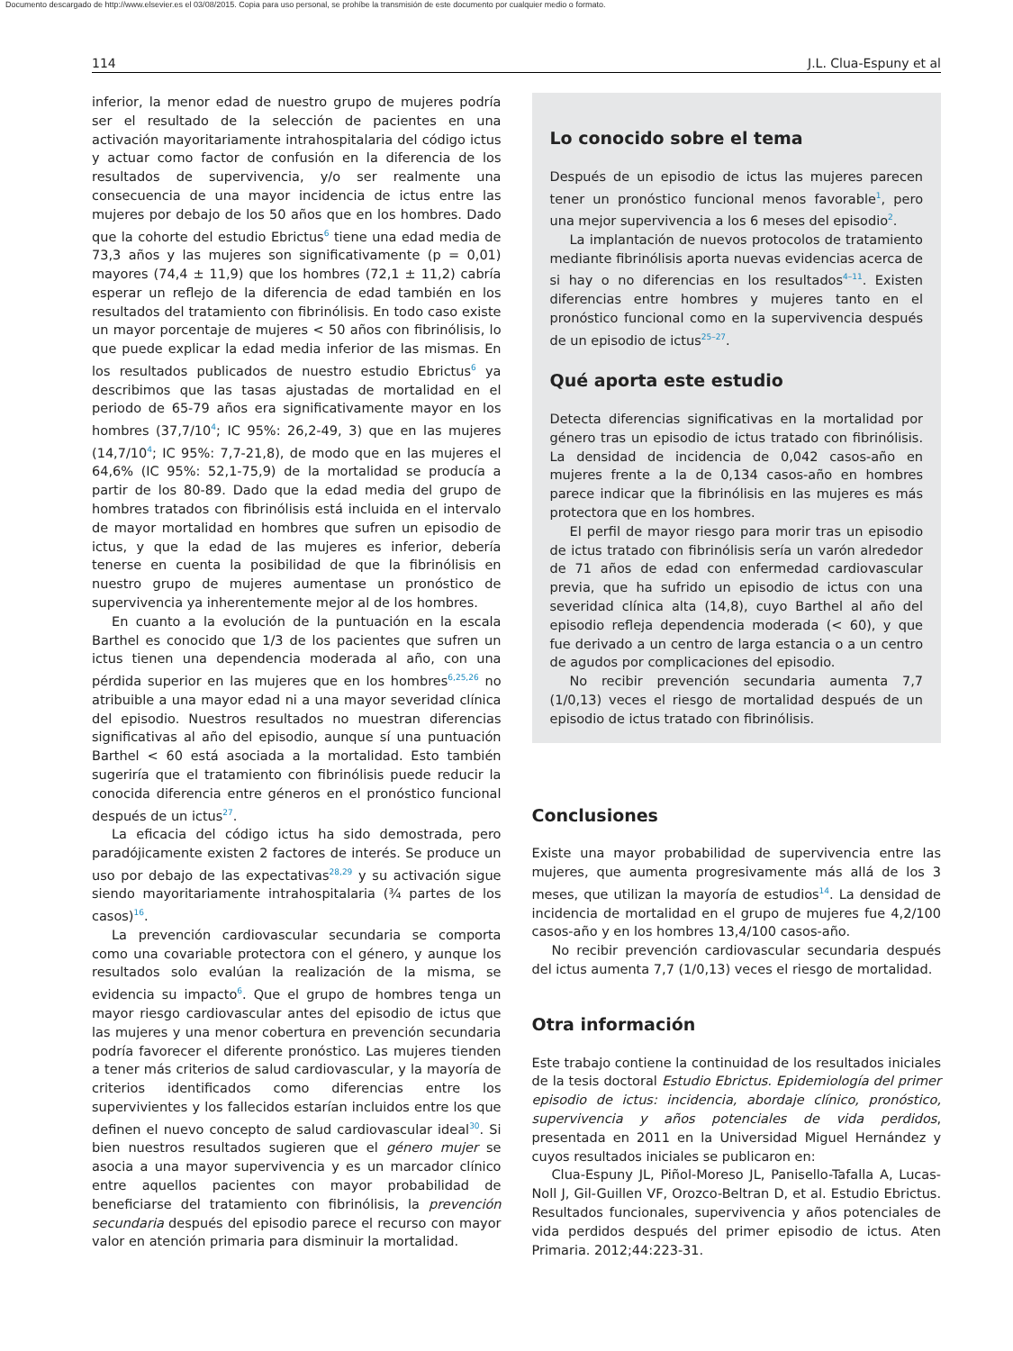Documento descargado de http://www.elsevier.es el 03/08/2015. Copia para uso personal, se prohíbe la transmisión de este documento por cualquier medio o formato.
114 J.L. Clua-Espuny et al
inferior, la menor edad de nuestro grupo de mujeres podría ser el resultado de la selección de pacientes en una activación mayoritariamente intrahospitalaria del código ictus y actuar como factor de confusión en la diferencia de los resultados de supervivencia, y/o ser realmente una consecuencia de una mayor incidencia de ictus entre las mujeres por debajo de los 50 años que en los hombres. Dado que la cohorte del estudio Ebrictus<sup>6</sup> tiene una edad media de 73,3 años y las mujeres son significativamente (p = 0,01) mayores (74,4 ± 11,9) que los hombres (72,1 ± 11,2) cabría esperar un reflejo de la diferencia de edad también en los resultados del tratamiento con fibrinólisis. En todo caso existe un mayor porcentaje de mujeres < 50 años con fibrinólisis, lo que puede explicar la edad media inferior de las mismas. En los resultados publicados de nuestro estudio Ebrictus<sup>6</sup> ya describimos que las tasas ajustadas de mortalidad en el periodo de 65-79 años era significativamente mayor en los hombres (37,7/10<sup>4</sup>; IC 95%: 26,2-49, 3) que en las mujeres (14,7/10<sup>4</sup>; IC 95%: 7,7-21,8), de modo que en las mujeres el 64,6% (IC 95%: 52,1-75,9) de la mortalidad se producía a partir de los 80-89. Dado que la edad media del grupo de hombres tratados con fibrinólisis está incluida en el intervalo de mayor mortalidad en hombres que sufren un episodio de ictus, y que la edad de las mujeres es inferior, debería tenerse en cuenta la posibilidad de que la fibrinólisis en nuestro grupo de mujeres aumentase un pronóstico de supervivencia ya inherentemente mejor al de los hombres.
En cuanto a la evolución de la puntuación en la escala Barthel es conocido que 1/3 de los pacientes que sufren un ictus tienen una dependencia moderada al año, con una pérdida superior en las mujeres que en los hombres<sup>6,25,26</sup> no atribuible a una mayor edad ni a una mayor severidad clínica del episodio. Nuestros resultados no muestran diferencias significativas al año del episodio, aunque sí una puntuación Barthel < 60 está asociada a la mortalidad. Esto también sugeriría que el tratamiento con fibrinólisis puede reducir la conocida diferencia entre géneros en el pronóstico funcional después de un ictus<sup>27</sup>.
La eficacia del código ictus ha sido demostrada, pero paradójicamente existen 2 factores de interés. Se produce un uso por debajo de las expectativas<sup>28,29</sup> y su activación sigue siendo mayoritariamente intrahospitalaria (¾ partes de los casos)<sup>16</sup>.
La prevención cardiovascular secundaria se comporta como una covariable protectora con el género, y aunque los resultados solo evalúan la realización de la misma, se evidencia su impacto<sup>6</sup>. Que el grupo de hombres tenga un mayor riesgo cardiovascular antes del episodio de ictus que las mujeres y una menor cobertura en prevención secundaria podría favorecer el diferente pronóstico. Las mujeres tienden a tener más criterios de salud cardiovascular, y la mayoría de criterios identificados como diferencias entre los supervivientes y los fallecidos estarían incluidos entre los que definen el nuevo concepto de salud cardiovascular ideal<sup>30</sup>. Si bien nuestros resultados sugieren que el género mujer se asocia a una mayor supervivencia y es un marcador clínico entre aquellos pacientes con mayor probabilidad de beneficiarse del tratamiento con fibrinólisis, la prevención secundaria después del episodio parece el recurso con mayor valor en atención primaria para disminuir la mortalidad.
Lo conocido sobre el tema
Después de un episodio de ictus las mujeres parecen tener un pronóstico funcional menos favorable<sup>1</sup>, pero una mejor supervivencia a los 6 meses del episodio<sup>2</sup>.
La implantación de nuevos protocolos de tratamiento mediante fibrinólisis aporta nuevas evidencias acerca de si hay o no diferencias en los resultados<sup>4–11</sup>. Existen diferencias entre hombres y mujeres tanto en el pronóstico funcional como en la supervivencia después de un episodio de ictus<sup>25–27</sup>.
Qué aporta este estudio
Detecta diferencias significativas en la mortalidad por género tras un episodio de ictus tratado con fibrinólisis. La densidad de incidencia de 0,042 casos-año en mujeres frente a la de 0,134 casos-año en hombres parece indicar que la fibrinólisis en las mujeres es más protectora que en los hombres.
El perfil de mayor riesgo para morir tras un episodio de ictus tratado con fibrinólisis sería un varón alrededor de 71 años de edad con enfermedad cardiovascular previa, que ha sufrido un episodio de ictus con una severidad clínica alta (14,8), cuyo Barthel al año del episodio refleja dependencia moderada (< 60), y que fue derivado a un centro de larga estancia o a un centro de agudos por complicaciones del episodio.
No recibir prevención secundaria aumenta 7,7 (1/0,13) veces el riesgo de mortalidad después de un episodio de ictus tratado con fibrinólisis.
Conclusiones
Existe una mayor probabilidad de supervivencia entre las mujeres, que aumenta progresivamente más allá de los 3 meses, que utilizan la mayoría de estudios<sup>14</sup>. La densidad de incidencia de mortalidad en el grupo de mujeres fue 4,2/100 casos-año y en los hombres 13,4/100 casos-año.
No recibir prevención cardiovascular secundaria después del ictus aumenta 7,7 (1/0,13) veces el riesgo de mortalidad.
Otra información
Este trabajo contiene la continuidad de los resultados iniciales de la tesis doctoral Estudio Ebrictus. Epidemiología del primer episodio de ictus: incidencia, abordaje clínico, pronóstico, supervivencia y años potenciales de vida perdidos, presentada en 2011 en la Universidad Miguel Hernández y cuyos resultados iniciales se publicaron en:
Clua-Espuny JL, Piñol-Moreso JL, Panisello-Tafalla A, Lucas-Noll J, Gil-Guillen VF, Orozco-Beltran D, et al. Estudio Ebrictus. Resultados funcionales, supervivencia y años potenciales de vida perdidos después del primer episodio de ictus. Aten Primaria. 2012;44:223-31.